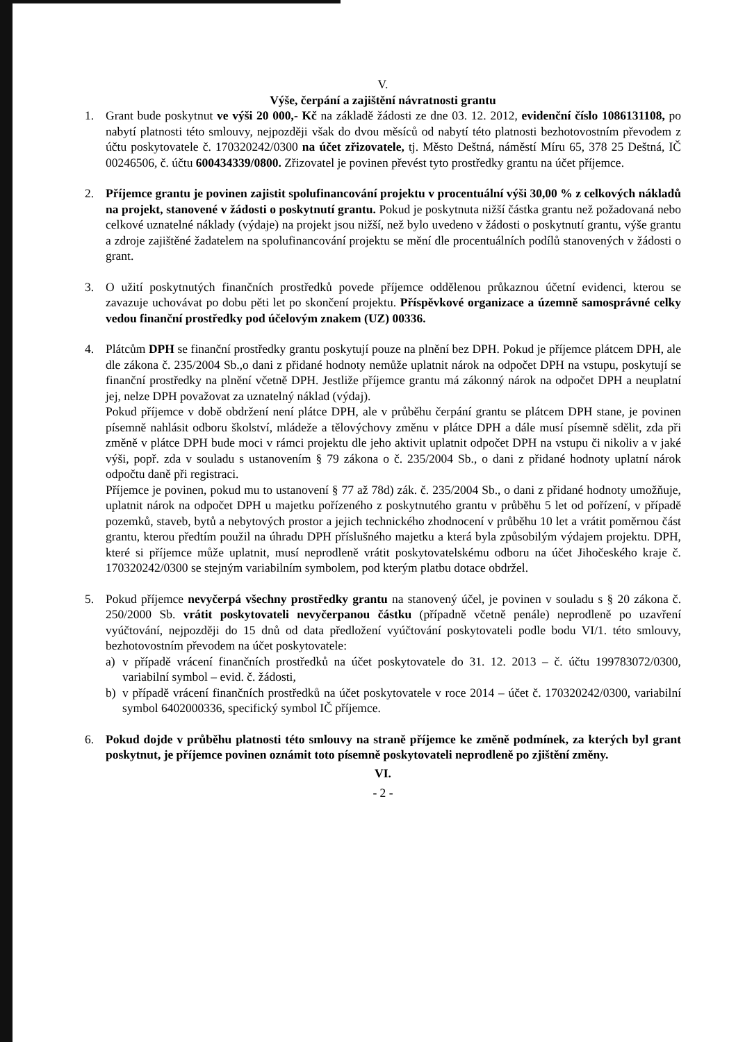V.
Výše, čerpání a zajištění návratnosti grantu
1. Grant bude poskytnut ve výši 20 000,- Kč na základě žádosti ze dne 03. 12. 2012, evidenční číslo 1086131108, po nabytí platnosti této smlouvy, nejpozději však do dvou měsíců od nabytí této platnosti bezhotovostním převodem z účtu poskytovatele č. 170320242/0300 na účet zřizovatele, tj. Město Deštná, náměstí Míru 65, 378 25 Deštná, IČ 00246506, č. účtu 600434339/0800. Zřizovatel je povinen převést tyto prostředky grantu na účet příjemce.
2. Příjemce grantu je povinen zajistit spolufinancování projektu v procentuální výši 30,00 % z celkových nákladů na projekt, stanovené v žádosti o poskytnutí grantu. Pokud je poskytnuta nižší částka grantu než požadovaná nebo celkové uznatelné náklady (výdaje) na projekt jsou nižší, než bylo uvedeno v žádosti o poskytnutí grantu, výše grantu a zdroje zajištěné žadatelem na spolufinancování projektu se mění dle procentuálních podílů stanovených v žádosti o grant.
3. O užití poskytnutých finančních prostředků povede příjemce oddělenou průkaznou účetní evidenci, kterou se zavazuje uchovávat po dobu pěti let po skončení projektu. Příspěvkové organizace a územně samosprávné celky vedou finanční prostředky pod účelovým znakem (UZ) 00336.
4. Plátcům DPH se finanční prostředky grantu poskytují pouze na plnění bez DPH. Pokud je příjemce plátcem DPH, ale dle zákona č. 235/2004 Sb.,o dani z přidané hodnoty nemůže uplatnit nárok na odpočet DPH na vstupu, poskytují se finanční prostředky na plnění včetně DPH. Jestliže příjemce grantu má zákonný nárok na odpočet DPH a neuplatní jej, nelze DPH považovat za uznatelný náklad (výdaj).
Pokud příjemce v době obdržení není plátce DPH, ale v průběhu čerpání grantu se plátcem DPH stane, je povinen písemně nahlásit odboru školství, mládeže a tělovýchovy změnu v plátce DPH a dále musí písemně sdělit, zda při změně v plátce DPH bude moci v rámci projektu dle jeho aktivit uplatnit odpočet DPH na vstupu či nikoliv a v jaké výši, popř. zda v souladu s ustanovením § 79 zákona o č. 235/2004 Sb., o dani z přidané hodnoty uplatní nárok odpočtu daně při registraci.
Příjemce je povinen, pokud mu to ustanovení § 77 až 78d) zák. č. 235/2004 Sb., o dani z přidané hodnoty umožňuje, uplatnit nárok na odpočet DPH u majetku pořízeného z poskytnutého grantu v průběhu 5 let od pořízení, v případě pozemků, staveb, bytů a nebytových prostor a jejich technického zhodnocení v průběhu 10 let a vrátit poměrnou část grantu, kterou předtím použil na úhradu DPH příslušného majetku a která byla způsobilým výdajem projektu. DPH, které si příjemce může uplatnit, musí neprodleně vrátit poskytovatelskému odboru na účet Jihočeského kraje č. 170320242/0300 se stejným variabilním symbolem, pod kterým platbu dotace obdržel.
5. Pokud příjemce nevyčerpá všechny prostředky grantu na stanovený účel, je povinen v souladu s § 20 zákona č. 250/2000 Sb. vrátit poskytovateli nevyčerpanou částku (případně včetně penále) neprodleně po uzavření vyúčtování, nejpozději do 15 dnů od data předložení vyúčtování poskytovateli podle bodu VI/1. této smlouvy, bezhotovostním převodem na účet poskytovatele:
a) v případě vrácení finančních prostředků na účet poskytovatele do 31. 12. 2013 – č. účtu 199783072/0300, variabilní symbol – evid. č. žádosti,
b) v případě vrácení finančních prostředků na účet poskytovatele v roce 2014 – účet č. 170320242/0300, variabilní symbol 6402000336, specifický symbol IČ příjemce.
6. Pokud dojde v průběhu platnosti této smlouvy na straně příjemce ke změně podmínek, za kterých byl grant poskytnut, je příjemce povinen oznámit toto písemně poskytovateli neprodleně po zjištění změny.
VI.
- 2 -